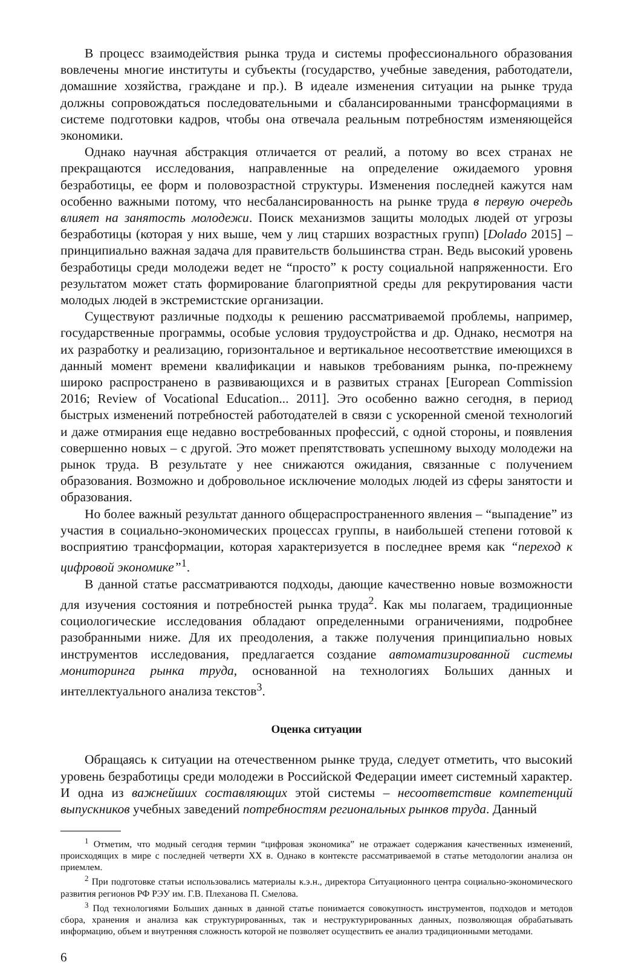В процесс взаимодействия рынка труда и системы профессионального образования вовлечены многие институты и субъекты (государство, учебные заведения, работодатели, домашние хозяйства, граждане и пр.). В идеале изменения ситуации на рынке труда должны сопровождаться последовательными и сбалансированными трансформациями в системе подготовки кадров, чтобы она отвечала реальным потребностям изменяющейся экономики.
Однако научная абстракция отличается от реалий, а потому во всех странах не прекращаются исследования, направленные на определение ожидаемого уровня безработицы, ее форм и половозрастной структуры. Изменения последней кажутся нам особенно важными потому, что несбалансированность на рынке труда в первую очередь влияет на занятость молодежи. Поиск механизмов защиты молодых людей от угрозы безработицы (которая у них выше, чем у лиц старших возрастных групп) [Dolado 2015] – принципиально важная задача для правительств большинства стран. Ведь высокий уровень безработицы среди молодежи ведет не “просто” к росту социальной напряженности. Его результатом может стать формирование благоприятной среды для рекрутирования части молодых людей в экстремистские организации.
Существуют различные подходы к решению рассматриваемой проблемы, например, государственные программы, особые условия трудоустройства и др. Однако, несмотря на их разработку и реализацию, горизонтальное и вертикальное несоответствие имеющихся в данный момент времени квалификации и навыков требованиям рынка, по-прежнему широко распространено в развивающихся и в развитых странах [European Commission 2016; Review of Vocational Education... 2011]. Это особенно важно сегодня, в период быстрых изменений потребностей работодателей в связи с ускоренной сменой технологий и даже отмирания еще недавно востребованных профессий, с одной стороны, и появления совершенно новых – с другой. Это может препятствовать успешному выходу молодежи на рынок труда. В результате у нее снижаются ожидания, связанные с получением образования. Возможно и добровольное исключение молодых людей из сферы занятости и образования.
Но более важный результат данного общераспространенного явления – “выпадение” из участия в социально-экономических процессах группы, в наибольшей степени готовой к восприятию трансформации, которая характеризуется в последнее время как “переход к цифровой экономике”<sup>1</sup>.
В данной статье рассматриваются подходы, дающие качественно новые возможности для изучения состояния и потребностей рынка труда<sup>2</sup>. Как мы полагаем, традиционные социологические исследования обладают определенными ограничениями, подробнее разобранными ниже. Для их преодоления, а также получения принципиально новых инструментов исследования, предлагается создание автоматизированной системы мониторинга рынка труда, основанной на технологиях Больших данных и интеллектуального анализа текстов<sup>3</sup>.
Оценка ситуации
Обращаясь к ситуации на отечественном рынке труда, следует отметить, что высокий уровень безработицы среди молодежи в Российской Федерации имеет системный характер. И одна из важнейших составляющих этой системы – несоответствие компетенций выпускников учебных заведений потребностям региональных рынков труда. Данный
<sup>1</sup> Отметим, что модный сегодня термин “цифровая экономика” не отражает содержания качественных изменений, происходящих в мире с последней четверти XX в. Однако в контексте рассматриваемой в статье методологии анализа он приемлем.
<sup>2</sup> При подготовке статьи использовались материалы к.э.н., директора Ситуационного центра социально-экономического развития регионов РФ РЭУ им. Г.В. Плеханова П. Смелова.
<sup>3</sup> Под технологиями Больших данных в данной статье понимается совокупность инструментов, подходов и методов сбора, хранения и анализа как структурированных, так и неструктурированных данных, позволяющая обрабатывать информацию, объем и внутренняя сложность которой не позволяет осуществить ее анализ традиционными методами.
6